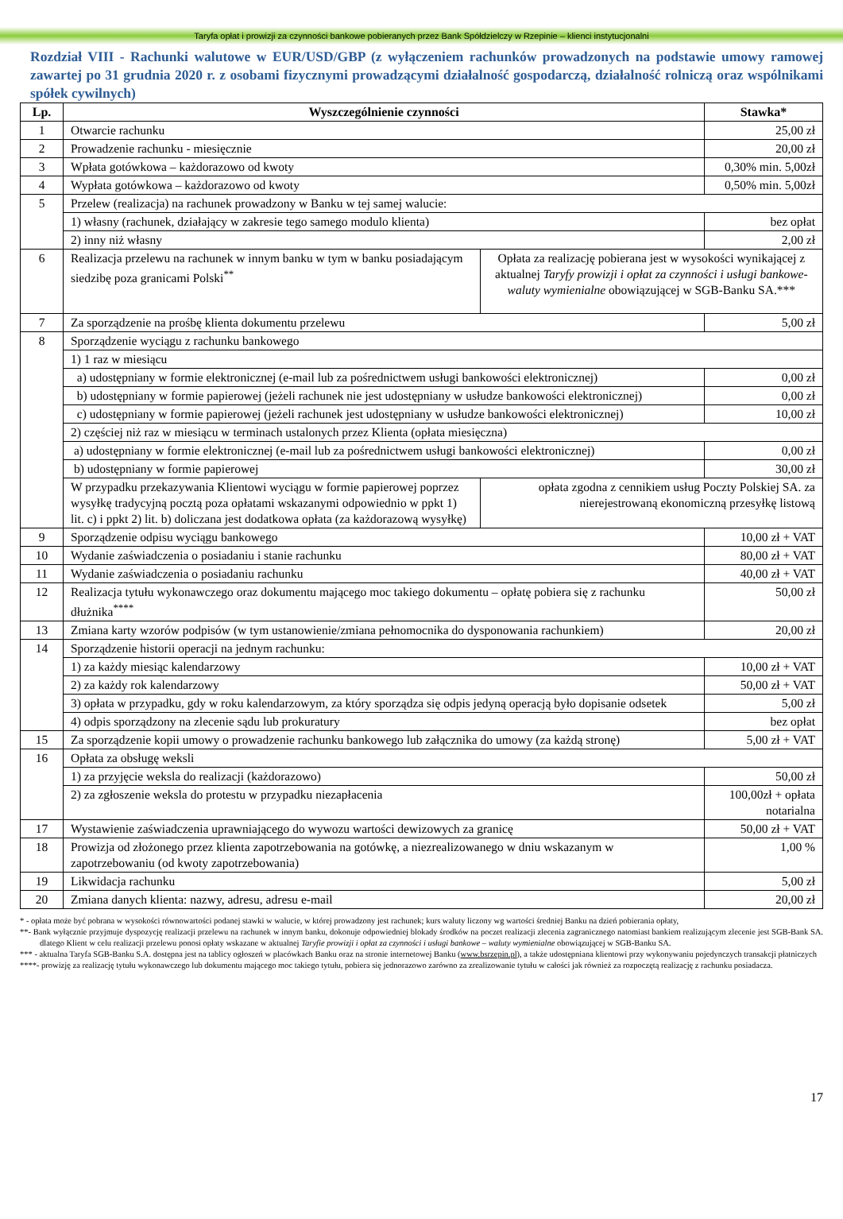Taryfa opłat i prowizji za czynności bankowe pobieranych przez Bank Spółdzielczy w Rzepinie – klienci instytucjonalni
Rozdział VIII - Rachunki walutowe w EUR/USD/GBP (z wyłączeniem rachunków prowadzonych na podstawie umowy ramowej zawartej po 31 grudnia 2020 r. z osobami fizycznymi prowadzącymi działalność gospodarczą, działalność rolniczą oraz wspólnikami spółek cywilnych)
| Lp. | Wyszczególnienie czynności | | Stawka* |
| --- | --- | --- | --- |
| 1 | Otwarcie rachunku | | 25,00 zł |
| 2 | Prowadzenie rachunku - miesięcznie | | 20,00 zł |
| 3 | Wpłata gotówkowa – każdorazowo od kwoty | | 0,30% min. 5,00zł |
| 4 | Wypłata gotówkowa – każdorazowo od kwoty | | 0,50% min. 5,00zł |
| 5 | Przelew (realizacja) na rachunek prowadzony w Banku w tej samej walucie: | | |
| | 1) własny (rachunek, działający w zakresie tego samego modulo klienta) | | bez opłat |
| | 2) inny niż własny | | 2,00 zł |
| 6 | Realizacja przelewu na rachunek w innym banku w tym w banku posiadającym siedzibę poza granicami Polski<sup>**</sup> | Opłata za realizację pobierana jest w wysokości wynikającej z aktualnej Taryfy prowizji i opłat za czynności i usługi bankowe-waluty wymienialne obowiązującej w SGB-Banku SA.*** | |
| 7 | Za sporządzenie na prośbę klienta dokumentu przelewu | | 5,00 zł |
| 8 | Sporządzenie wyciągu z rachunku bankowego | | |
| | 1) 1 raz w miesiącu | | |
| | a) udostępniany w formie elektronicznej (e-mail lub za pośrednictwem usługi bankowości elektronicznej) | | 0,00 zł |
| | b) udostępniany w formie papierowej (jeżeli rachunek nie jest udostępniany w usłudze bankowości elektronicznej) | | 0,00 zł |
| | c) udostępniany w formie papierowej (jeżeli rachunek jest udostępniany w usłudze bankowości elektronicznej) | | 10,00 zł |
| | 2) częściej niż raz w miesiącu w terminach ustalonych przez Klienta (opłata miesięczna) | | |
| | a) udostępniany w formie elektronicznej (e-mail lub za pośrednictwem usługi bankowości elektronicznej) | | 0,00 zł |
| | b) udostępniany w formie papierowej | | 30,00 zł |
| | W przypadku przekazywania Klientowi wyciągu w formie papierowej poprzez wysyłkę tradycyjną pocztą poza opłatami wskazanymi odpowiednio w ppkt 1) lit. c) i ppkt 2) lit. b) doliczana jest dodatkowa opłata (za każdorazową wysyłkę) | opłata zgodna z cennikiem usług Poczty Polskiej SA. za nierejestrowaną ekonomiczną przesyłkę listową | |
| 9 | Sporządzenie odpisu wyciągu bankowego | | 10,00 zł + VAT |
| 10 | Wydanie zaświadczenia o posiadaniu i stanie rachunku | | 80,00 zł + VAT |
| 11 | Wydanie zaświadczenia o posiadaniu rachunku | | 40,00 zł + VAT |
| 12 | Realizacja tytułu wykonawczego oraz dokumentu mającego moc takiego dokumentu – opłatę pobiera się z rachunku dłużnika<sup>****</sup> | | 50,00 zł |
| 13 | Zmiana karty wzorów podpisów (w tym ustanowienie/zmiana pełnomocnika do dysponowania rachunkiem) | | 20,00 zł |
| 14 | Sporządzenie historii operacji na jednym rachunku: | | |
| | 1) za każdy miesiąc kalendarzowy | | 10,00 zł + VAT |
| | 2) za każdy rok kalendarzowy | | 50,00 zł + VAT |
| | 3) opłata w przypadku, gdy w roku kalendarzowym, za który sporządza się odpis jedyną operacją było dopisanie odsetek | | 5,00 zł |
| | 4) odpis sporządzony na zlecenie sądu lub prokuratury | | bez opłat |
| 15 | Za sporządzenie kopii umowy o prowadzenie rachunku bankowego lub załącznika do umowy (za każdą stronę) | | 5,00 zł + VAT |
| 16 | Opłata za obsługę weksli | | |
| | 1) za przyjęcie weksla do realizacji (każdorazowo) | | 50,00 zł |
| | 2) za zgłoszenie weksla do protestu w przypadku niezapłacenia | | 100,00zł + opłata notarialna |
| 17 | Wystawienie zaświadczenia uprawniającego do wywozu wartości dewizowych za granicę | | 50,00 zł + VAT |
| 18 | Prowizja od złożonego przez klienta zapotrzebowania na gotówkę, a niezrealizowanego w dniu wskazanym w zapotrzebowaniu (od kwoty zapotrzebowania) | | 1,00 % |
| 19 | Likwidacja rachunku | | 5,00 zł |
| 20 | Zmiana danych klienta: nazwy, adresu, adresu e-mail | | 20,00 zł |
* - opłata może być pobrana w wysokości równowartości podanej stawki w walucie, w której prowadzony jest rachunek; kurs waluty liczony wg wartości średniej Banku na dzień pobierania opłaty,
**- Bank wyłącznie przyjmuje dyspozycję realizacji przelewu na rachunek w innym banku, dokonuje odpowiedniej blokady środków na poczet realizacji zlecenia zagranicznego natomiast bankiem realizującym zlecenie jest SGB-Bank SA. dlatego Klient w celu realizacji przelewu ponosi opłaty wskazane w aktualnej Taryfie prowizji i opłat za czynności i usługi bankowe – waluty wymienialne obowiązującej w SGB-Banku SA.
*** - aktualna Taryfa SGB-Banku S.A. dostępna jest na tablicy ogłoszeń w placówkach Banku oraz na stronie internetowej Banku (www.bsrzepin.pl), a także udostępniana klientowi przy wykonywaniu pojedynczych transakcji płatniczych
****- prowizję za realizację tytułu wykonawczego lub dokumentu mającego moc takiego tytułu, pobiera się jednorazowo zarówno za zrealizowanie tytułu w całości jak również za rozpoczętą realizację z rachunku posiadacza.
17